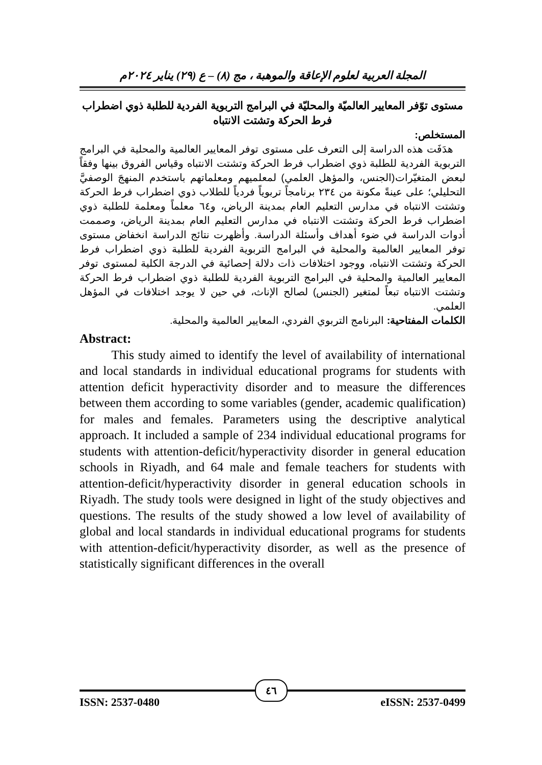المجلة العربية لعلوم الإعاقة والموهبة ، مج (٨) – ع (٢٩) يناير ٢٠٢٤م
مستوى توّفر المعايير العالميّة والمحليّة في البرامج التربوية الفردية للطلبة ذوي اضطراب فرط الحركة وتشتت الانتباه
المستخلص:
هدَفَت هذه الدراسة إلى التعرف على مستوى توفر المعايير العالمية والمحلية في البرامج التربوية الفردية للطلبة ذوي اضطراب فرط الحركة وتشتت الانتباه وقياس الفروق بينها وفقاً لبعض المتغيّرات(الجنس، والمؤهل العلمي) لمعلميهم ومعلماتهم باستخدم المنهجَ الوصفيَّ التحليلي؛ على عينةً مكونة من ٢٣٤ برنامجاً تربوياً فردياً للطلاب ذوي اضطراب فرط الحركة وتشتت الانتباه في مدارس التعليم العام بمدينة الرياض، و٦٤ معلماً ومعلمة للطلبة ذوي اضطراب فرط الحركة وتشتت الانتباه في مدارس التعليم العام بمدينة الرياض، وصممت أدوات الدراسة في ضوء أهداف وأسئلة الدراسة. وأظهرت نتائج الدراسة انخفاض مستوى توفر المعايير العالمية والمحلية في البرامج التربوية الفردية للطلبة ذوي اضطراب فرط الحركة وتشتت الانتباه، ووجود اختلافات ذات دلالة إحصائية في الدرجة الكلية لمستوى توفر المعايير العالمية والمحلية في البرامج التربوية الفردية للطلبة ذوي اضطراب فرط الحركة وتشتت الانتباه تبعاً لمتغير (الجنس) لصالح الإناث، في حين لا يوجد اختلافات في المؤهل العلمي.
الكلمات المفتاحية: البرنامج التربوي الفردي، المعايير العالمية والمحلية.
Abstract:
This study aimed to identify the level of availability of international and local standards in individual educational programs for students with attention deficit hyperactivity disorder and to measure the differences between them according to some variables (gender, academic qualification) for males and females. Parameters using the descriptive analytical approach. It included a sample of 234 individual educational programs for students with attention-deficit/hyperactivity disorder in general education schools in Riyadh, and 64 male and female teachers for students with attention-deficit/hyperactivity disorder in general education schools in Riyadh. The study tools were designed in light of the study objectives and questions. The results of the study showed a low level of availability of global and local standards in individual educational programs for students with attention-deficit/hyperactivity disorder, as well as the presence of statistically significant differences in the overall
ISSN: 2537-0480 eISSN: 2537-0499
٤٦